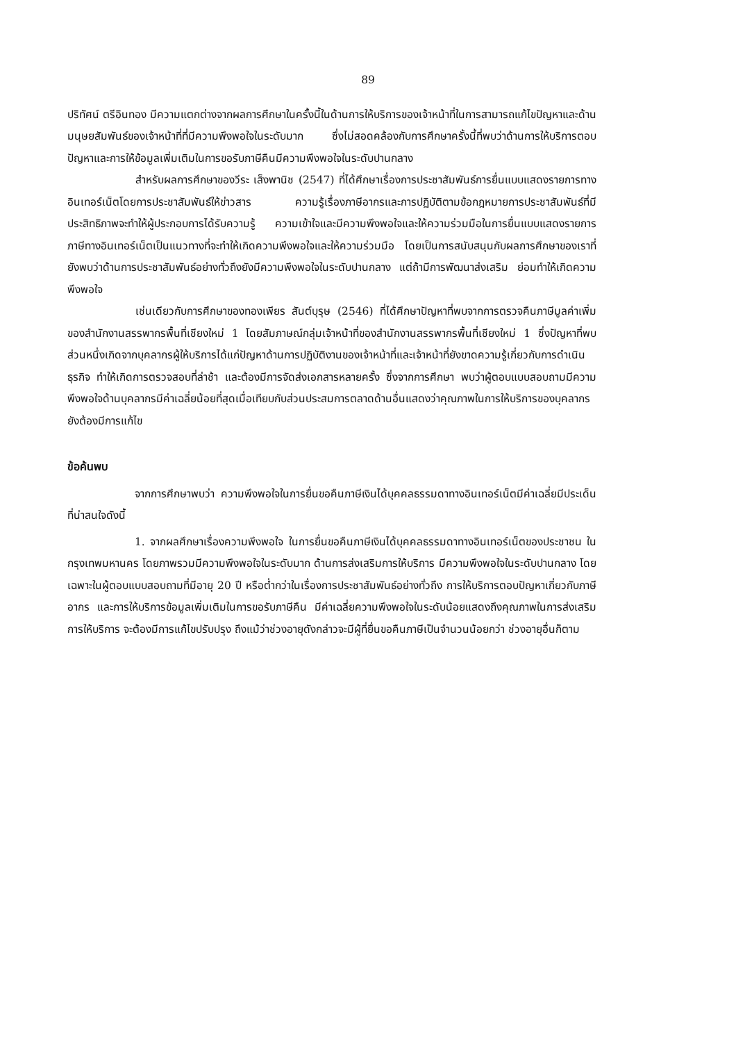89
ปริทัศน์ ตรีอินทอง มีความแตกต่างจากผลการศึกษาในครั้งนี้ในด้านการให้บริการของเจ้าหน้าที่ในการสามารถแก้ไขปัญหาและด้านมนุษยสัมพันธ์ของเจ้าหน้าที่ที่มีความพึงพอใจในระดับมาก ซึ่งไม่สอดคล้องกับการศึกษาครั้งนี้ที่พบว่าด้านการให้บริการตอบปัญหาและการให้ข้อมูลเพิ่มเติมในการขอรับภาษีคืนมีความพึงพอใจในระดับปานกลาง
สำหรับผลการศึกษาของวีระ เส็งพานิช (2547) ที่ได้ศึกษาเรื่องการประชาสัมพันธ์การยื่นแบบแสดงรายการทางอินเทอร์เน็ตโดยการประชาสัมพันธ์ให้ข่าวสาร ความรู้เรื่องภาษีอากรและการปฏิบัติตามข้อกฎหมายการประชาสัมพันธ์ที่มีประสิทธิภาพจะทำให้ผู้ประกอบการได้รับความรู้ ความเข้าใจและมีความพึงพอใจและให้ความร่วมมือในการยื่นแบบแสดงรายการภาษีทางอินเทอร์เน็ตเป็นแนวทางที่จะทำให้เกิดความพึงพอใจและให้ความร่วมมือ โดยเป็นการสนับสนุนกับผลการศึกษาของเราที่ยังพบว่าด้านการประชาสัมพันธ์อย่างทั่วถึงยังมีความพึงพอใจในระดับปานกลาง แต่ถ้ามีการพัฒนาส่งเสริม ย่อมทำให้เกิดความพึงพอใจ
เช่นเดียวกับการศึกษาของทองเพียร สันต์บุรุษ (2546) ที่ได้ศึกษาปัญหาที่พบจากการตรวจคืนภาษีมูลค่าเพิ่มของสำนักงานสรรพากรพื้นที่เชียงใหม่ 1 โดยสัมภาษณ์กลุ่มเจ้าหน้าที่ของสำนักงานสรรพากรพื้นที่เชียงใหม่ 1 ซึ่งปัญหาที่พบส่วนหนึ่งเกิดจากบุคลากรผู้ให้บริการได้แก่ปัญหาด้านการปฏิบัติงานของเจ้าหน้าที่และเจ้าหน้าที่ยังขาดความรู้เกี่ยวกับการดำเนินธุรกิจ ทำให้เกิดการตรวจสอบที่ล่าช้า และต้องมีการจัดส่งเอกสารหลายครั้ง ซึ่งจากการศึกษา พบว่าผู้ตอบแบบสอบถามมีความพึงพอใจด้านบุคลากรมีค่าเฉลี่ยน้อยที่สุดเมื่อเทียบกับส่วนประสมการตลาดด้านอื่นแสดงว่าคุณภาพในการให้บริการของบุคลากรยังต้องมีการแก้ไข
ข้อค้นพบ
จากการศึกษาพบว่า ความพึงพอใจในการยื่นขอคืนภาษีเงินได้บุคคลธรรมดาทางอินเทอร์เน็ตมีค่าเฉลี่ยมีประเด็นที่น่าสนใจดังนี้
1. จากผลศึกษาเรื่องความพึงพอใจ ในการยื่นขอคืนภาษีเงินได้บุคคลธรรมดาทางอินเทอร์เน็ตของประชาชน ในกรุงเทพมหานคร โดยภาพรวมมีความพึงพอใจในระดับมาก ด้านการส่งเสริมการให้บริการ มีความพึงพอใจในระดับปานกลาง โดยเฉพาะในผู้ตอบแบบสอบถามที่มีอายุ 20 ปี หรือต่ำกว่าในเรื่องการประชาสัมพันธ์อย่างทั่วถึง การให้บริการตอบปัญหาเกี่ยวกับภาษีอากร และการให้บริการข้อมูลเพิ่มเติมในการขอรับภาษีคืน มีค่าเฉลี่ยความพึงพอใจในระดับน้อยแสดงถึงคุณภาพในการส่งเสริมการให้บริการ จะต้องมีการแก้ไขปรับปรุง ถึงแม้ว่าช่วงอายุดังกล่าวจะมีผู้ที่ยื่นขอคืนภาษีเป็นจำนวนน้อยกว่า ช่วงอายุอื่นก็ตาม